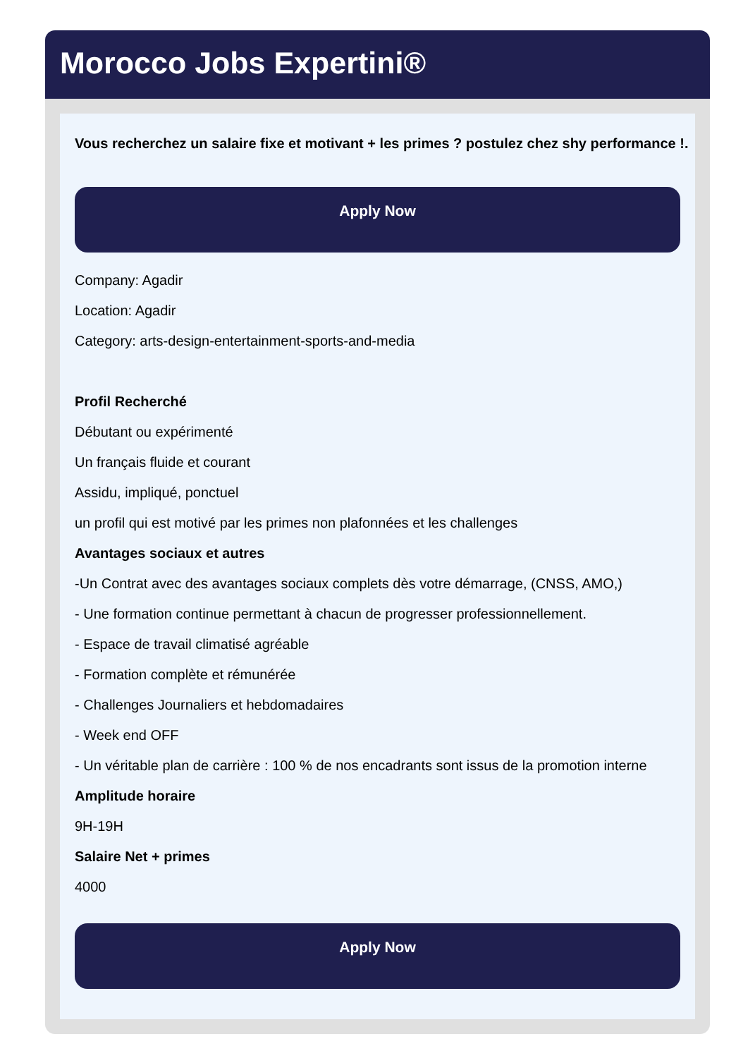Morocco Jobs Expertini®
Vous recherchez un salaire fixe et motivant + les primes ? postulez chez shy performance !.
Apply Now
Company: Agadir
Location: Agadir
Category: arts-design-entertainment-sports-and-media
Profil Recherché
Débutant ou expérimenté
Un français fluide et courant
Assidu, impliqué, ponctuel
un profil qui est motivé par les primes non plafonnées et les challenges
Avantages sociaux et autres
-Un Contrat avec des avantages sociaux complets dès votre démarrage, (CNSS, AMO,)
- Une formation continue permettant à chacun de progresser professionnellement.
- Espace de travail climatisé agréable
- Formation complète et rémunérée
- Challenges Journaliers et hebdomadaires
- Week end OFF
- Un véritable plan de carrière : 100 % de nos encadrants sont issus de la promotion interne
Amplitude horaire
9H-19H
Salaire Net + primes
4000
Apply Now